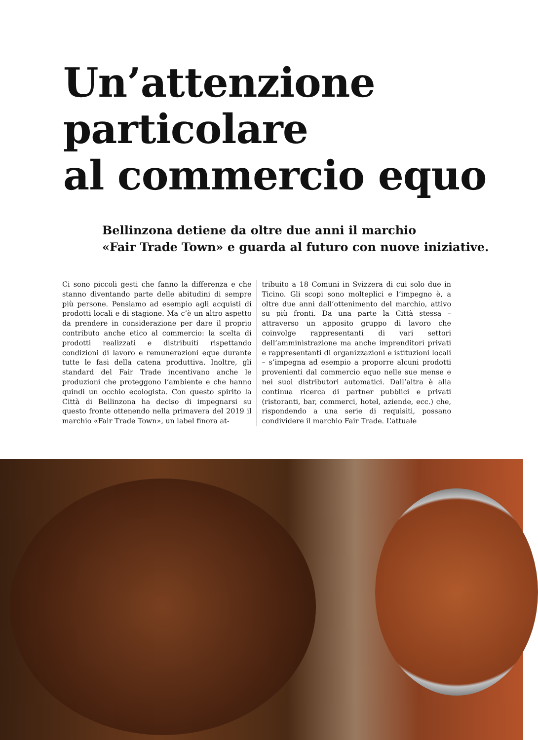Un’attenzione
particolare
al commercio equo
Bellinzona detiene da oltre due anni il marchio
«Fair Trade Town» e guarda al futuro con nuove iniziative.
Ci sono piccoli gesti che fanno la differenza e che stanno diventando parte delle abitudini di sempre più persone. Pensiamo ad esempio agli acquisti di prodotti locali e di stagione. Ma c’è un altro aspetto da prendere in considerazione per dare il proprio contributo anche etico al commercio: la scelta di prodotti realizzati e distribuiti rispettando condizioni di lavoro e remunerazioni eque durante tutte le fasi della catena produttiva. Inoltre, gli standard del Fair Trade incentivano anche le produzioni che proteggono l’ambiente e che hanno quindi un occhio ecologista. Con questo spirito la Città di Bellinzona ha deciso di impegnarsi su questo fronte ottenendo nella primavera del 2019 il marchio «Fair Trade Town», un label finora at-
tribuito a 18 Comuni in Svizzera di cui solo due in Ticino. Gli scopi sono molteplici e l’impegno è, a oltre due anni dall’ottenimento del marchio, attivo su più fronti. Da una parte la Città stessa – attraverso un apposito gruppo di lavoro che coinvolge rappresentanti di vari settori dell’amministrazione ma anche imprenditori privati e rappresentanti di organizzazioni e istituzioni locali – s’impegna ad esempio a proporre alcuni prodotti provenienti dal commercio equo nelle sue mense e nei suoi distributori automatici. Dall’altra è alla continua ricerca di partner pubblici e privati (ristoranti, bar, commerci, hotel, aziende, ecc.) che, rispondendo a una serie di requisiti, possano condividere il marchio Fair Trade. L’attuale